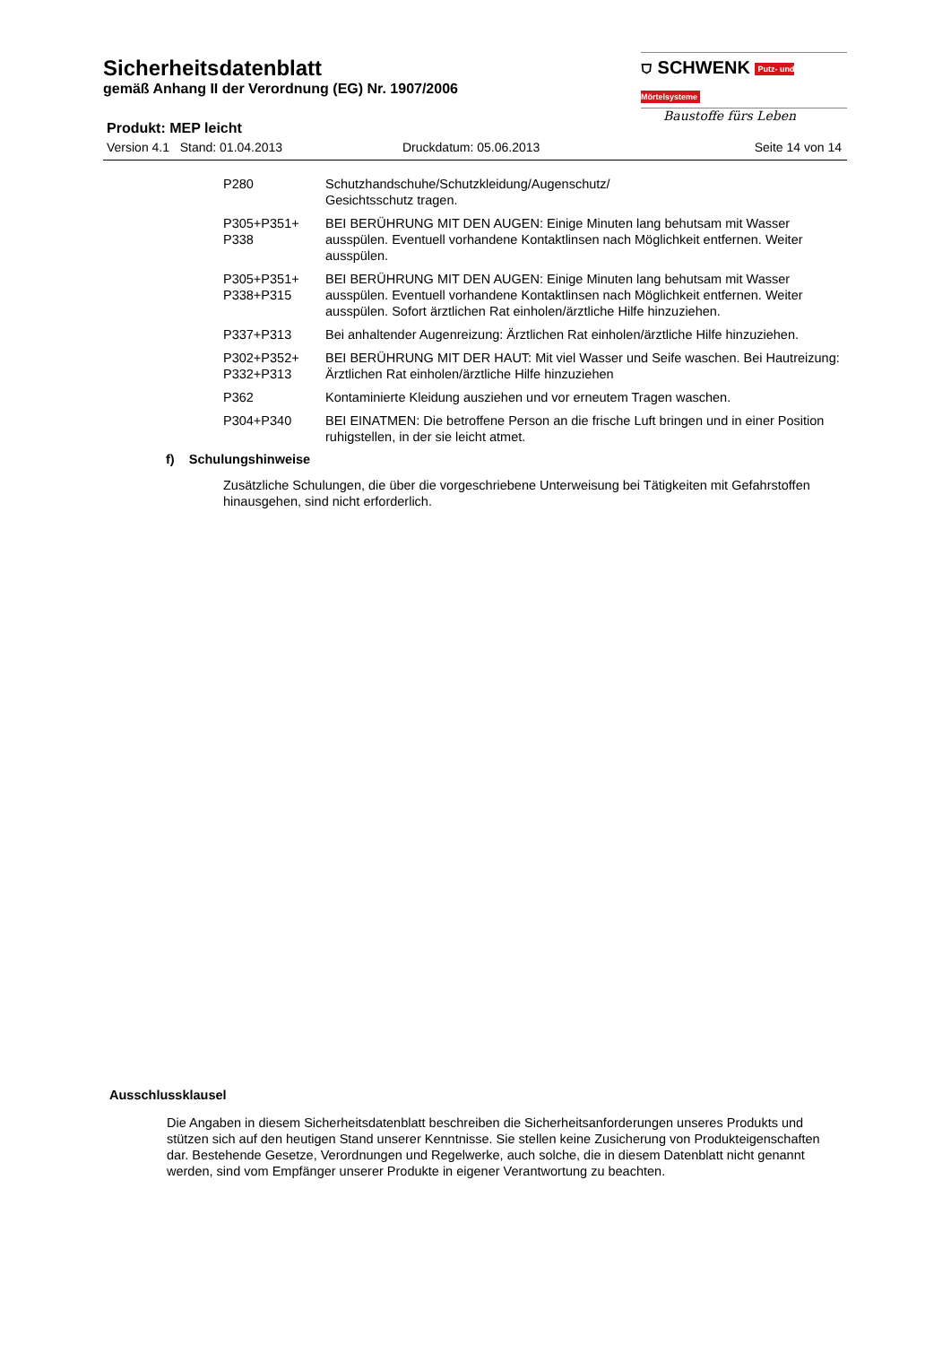⛉ SCHWENK Putz- und Mörtelsysteme
Baustoffe fürs Leben
Sicherheitsdatenblatt
gemäß Anhang II der Verordnung (EG) Nr. 1907/2006
Produkt: MEP leicht
Version 4.1 Stand: 01.04.2013 Druckdatum: 05.06.2013 Seite 14 von 14
| P280 | Schutzhandschuhe/Schutzkleidung/Augenschutz/ Gesichtsschutz tragen. |
| P305+P351+ P338 | BEI BERÜHRUNG MIT DEN AUGEN: Einige Minuten lang behutsam mit Wasser ausspülen. Eventuell vorhandene Kontaktlinsen nach Möglichkeit entfernen. Weiter ausspülen. |
| P305+P351+ P338+P315 | BEI BERÜHRUNG MIT DEN AUGEN: Einige Minuten lang behutsam mit Wasser ausspülen. Eventuell vorhandene Kontaktlinsen nach Möglichkeit entfernen. Weiter ausspülen. Sofort ärztlichen Rat einholen/ärztliche Hilfe hinzuziehen. |
| P337+P313 | Bei anhaltender Augenreizung: Ärztlichen Rat einholen/ärztliche Hilfe hinzuziehen. |
| P302+P352+ P332+P313 | BEI BERÜHRUNG MIT DER HAUT: Mit viel Wasser und Seife waschen. Bei Hautreizung: Ärztlichen Rat einholen/ärztliche Hilfe hinzuziehen |
| P362 | Kontaminierte Kleidung ausziehen und vor erneutem Tragen waschen. |
| P304+P340 | BEI EINATMEN: Die betroffene Person an die frische Luft bringen und in einer Position ruhigstellen, in der sie leicht atmet. |
f) Schulungshinweise
Zusätzliche Schulungen, die über die vorgeschriebene Unterweisung bei Tätigkeiten mit Gefahrstoffen hinausgehen, sind nicht erforderlich.
Ausschlussklausel
Die Angaben in diesem Sicherheitsdatenblatt beschreiben die Sicherheitsanforderungen unseres Produkts und stützen sich auf den heutigen Stand unserer Kenntnisse. Sie stellen keine Zusicherung von Produkteigenschaften dar. Bestehende Gesetze, Verordnungen und Regelwerke, auch solche, die in diesem Datenblatt nicht genannt werden, sind vom Empfänger unserer Produkte in eigener Verantwortung zu beachten.